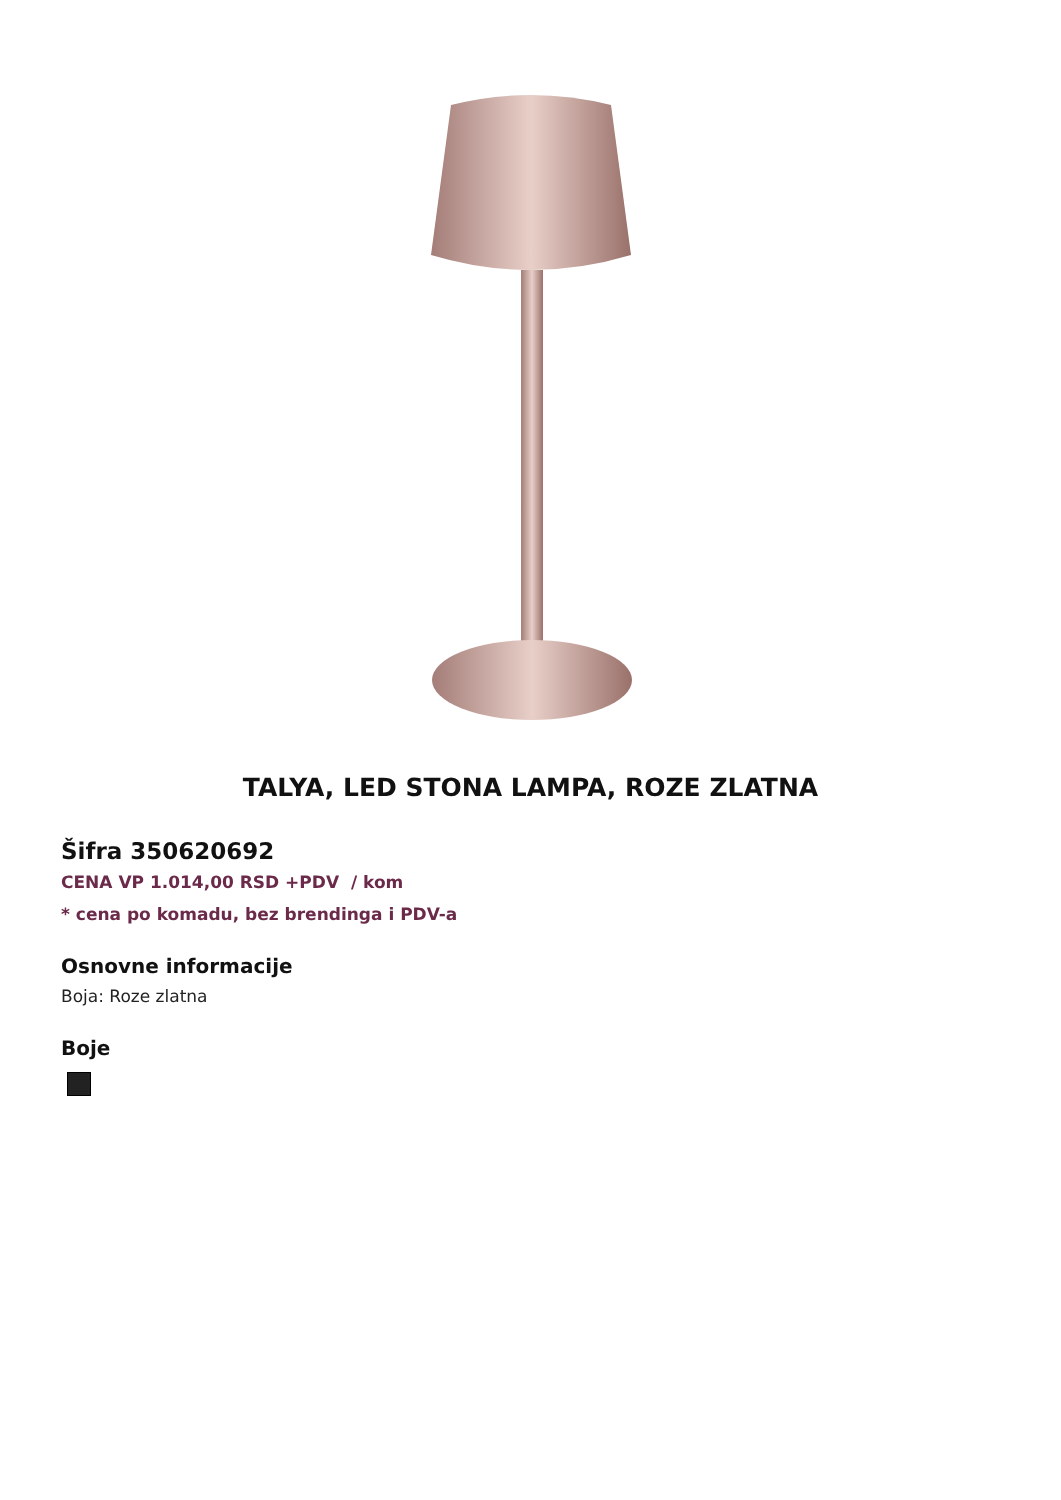TALYA, LED STONA LAMPA, ROZE ZLATNA
Šifra 350620692
CENA VP 1.014,00 RSD +PDV / kom
* cena po komadu, bez brendinga i PDV-a
Osnovne informacije
Boja: Roze zlatna
Boje